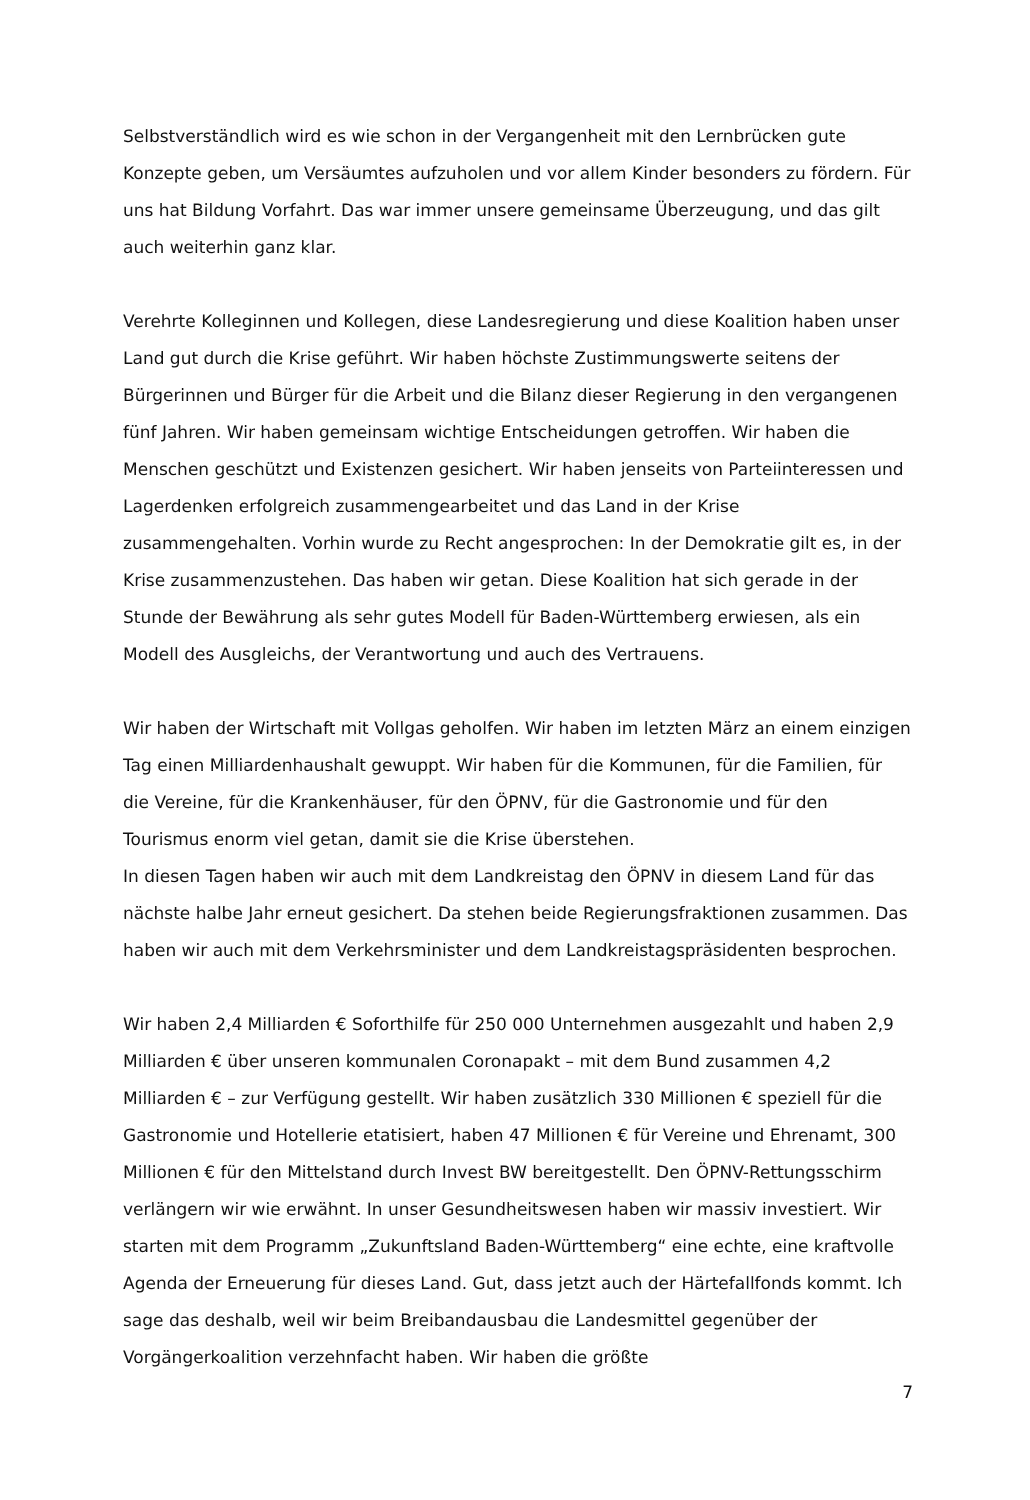Selbstverständlich wird es wie schon in der Vergangenheit mit den Lernbrücken gute Konzepte geben, um Versäumtes aufzuholen und vor allem Kinder besonders zu fördern. Für uns hat Bildung Vorfahrt. Das war immer unsere gemeinsame Überzeugung, und das gilt auch weiterhin ganz klar.
Verehrte Kolleginnen und Kollegen, diese Landesregierung und diese Koalition haben unser Land gut durch die Krise geführt. Wir haben höchste Zustimmungswerte seitens der Bürgerinnen und Bürger für die Arbeit und die Bilanz dieser Regierung in den vergangenen fünf Jahren. Wir haben gemeinsam wichtige Entscheidungen getroffen. Wir haben die Menschen geschützt und Existenzen gesichert. Wir haben jenseits von Parteiinteressen und Lagerdenken erfolgreich zusammengearbeitet und das Land in der Krise zusammengehalten. Vorhin wurde zu Recht angesprochen: In der Demokratie gilt es, in der Krise zusammenzustehen. Das haben wir getan. Diese Koalition hat sich gerade in der Stunde der Bewährung als sehr gutes Modell für Baden-Württemberg erwiesen, als ein Modell des Ausgleichs, der Verantwortung und auch des Vertrauens.
Wir haben der Wirtschaft mit Vollgas geholfen. Wir haben im letzten März an einem einzigen Tag einen Milliardenhaushalt gewuppt. Wir haben für die Kommunen, für die Familien, für die Vereine, für die Krankenhäuser, für den ÖPNV, für die Gastronomie und für den Tourismus enorm viel getan, damit sie die Krise überstehen.
In diesen Tagen haben wir auch mit dem Landkreistag den ÖPNV in diesem Land für das nächste halbe Jahr erneut gesichert. Da stehen beide Regierungsfraktionen zusammen. Das haben wir auch mit dem Verkehrsminister und dem Landkreistagspräsidenten besprochen.
Wir haben 2,4 Milliarden € Soforthilfe für 250 000 Unternehmen ausgezahlt und haben 2,9 Milliarden € über unseren kommunalen Coronapakt – mit dem Bund zusammen 4,2 Milliarden € – zur Verfügung gestellt. Wir haben zusätzlich 330 Millionen € speziell für die Gastronomie und Hotellerie etatisiert, haben 47 Millionen € für Vereine und Ehrenamt, 300 Millionen € für den Mittelstand durch Invest BW bereitgestellt. Den ÖPNV-Rettungsschirm verlängern wir wie erwähnt. In unser Gesundheitswesen haben wir massiv investiert. Wir starten mit dem Programm „Zukunftsland Baden-Württemberg“ eine echte, eine kraftvolle Agenda der Erneuerung für dieses Land. Gut, dass jetzt auch der Härtefallfonds kommt. Ich sage das deshalb, weil wir beim Breibandausbau die Landesmittel gegenüber der Vorgängerkoalition verzehnfacht haben. Wir haben die größte
7